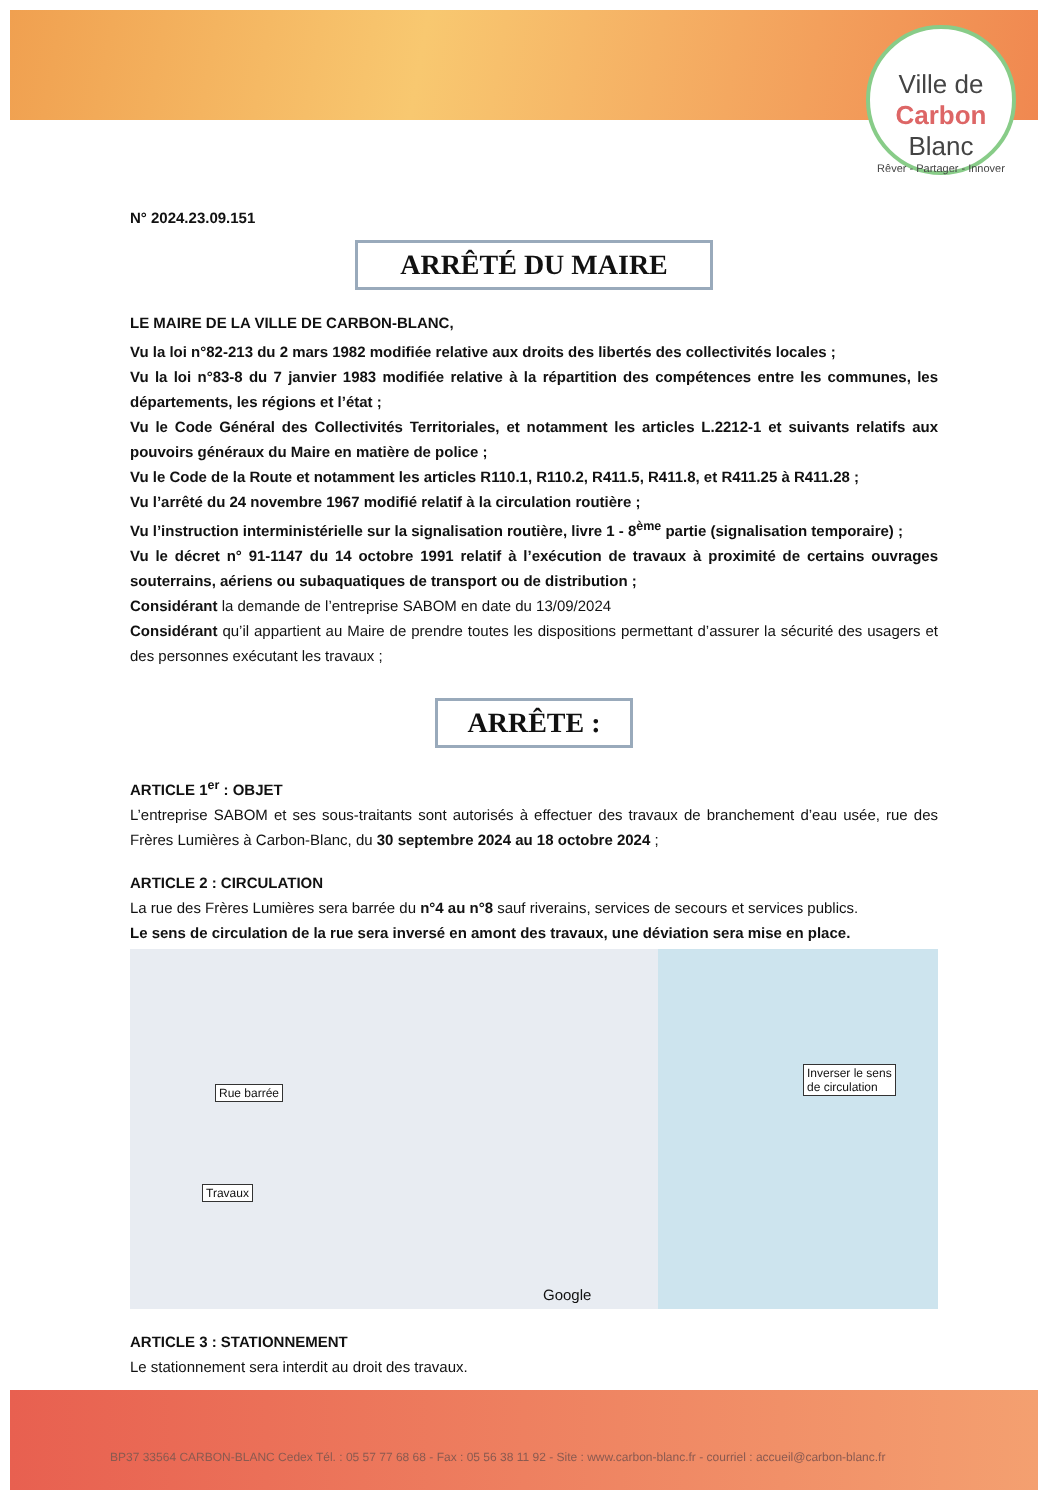Ville de
Carbon
Blanc
Rêver - Partager - Innover
N° 2024.23.09.151
ARRÊTÉ DU MAIRE
LE MAIRE DE LA VILLE DE CARBON-BLANC,
Vu la loi n°82-213 du 2 mars 1982 modifiée relative aux droits des libertés des collectivités locales ;
Vu la loi n°83-8 du 7 janvier 1983 modifiée relative à la répartition des compétences entre les communes, les départements, les régions et l’état ;
Vu le Code Général des Collectivités Territoriales, et notamment les articles L.2212-1 et suivants relatifs aux pouvoirs généraux du Maire en matière de police ;
Vu le Code de la Route et notamment les articles R110.1, R110.2, R411.5, R411.8, et R411.25 à R411.28 ;
Vu l’arrêté du 24 novembre 1967 modifié relatif à la circulation routière ;
Vu l’instruction interministérielle sur la signalisation routière, livre 1 - 8<sup>ème</sup> partie (signalisation temporaire) ;
Vu le décret n° 91-1147 du 14 octobre 1991 relatif à l’exécution de travaux à proximité de certains ouvrages souterrains, aériens ou subaquatiques de transport ou de distribution ;
Considérant la demande de l’entreprise SABOM en date du 13/09/2024
Considérant qu’il appartient au Maire de prendre toutes les dispositions permettant d’assurer la sécurité des usagers et des personnes exécutant les travaux ;
ARRÊTE :
ARTICLE 1<sup>er</sup> : OBJET
L’entreprise SABOM et ses sous-traitants sont autorisés à effectuer des travaux de branchement d’eau usée, rue des Frères Lumières à Carbon-Blanc, du 30 septembre 2024 au 18 octobre 2024 ;
ARTICLE 2 : CIRCULATION
La rue des Frères Lumières sera barrée du n°4 au n°8 sauf riverains, services de secours et services publics.
Le sens de circulation de la rue sera inversé en amont des travaux, une déviation sera mise en place.
Rue barrée
Travaux
Inverser le sens
de circulation
Google
ARTICLE 3 : STATIONNEMENT
Le stationnement sera interdit au droit des travaux.
BP37 33564 CARBON-BLANC Cedex Tél. : 05 57 77 68 68 - Fax : 05 56 38 11 92 - Site : www.carbon-blanc.fr - courriel : accueil@carbon-blanc.fr